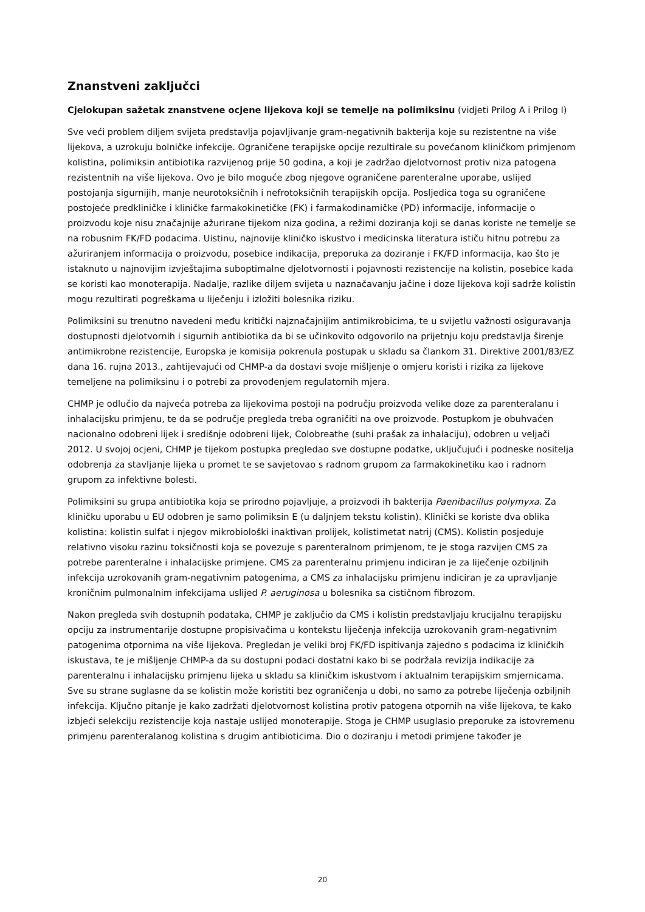Znanstveni zaključci
Cjelokupan sažetak znanstvene ocjene lijekova koji se temelje na polimiksinu (vidjeti Prilog A i Prilog I)
Sve veći problem diljem svijeta predstavlja pojavljivanje gram-negativnih bakterija koje su rezistentne na više lijekova, a uzrokuju bolničke infekcije. Ograničene terapijske opcije rezultirale su povećanom kliničkom primjenom kolistina, polimiksin antibiotika razvijenog prije 50 godina, a koji je zadržao djelotvornost protiv niza patogena rezistentnih na više lijekova. Ovo je bilo moguće zbog njegove ograničene parenteralne uporabe, uslijed postojanja sigurnijih, manje neurotoksičnih i nefrotoksičnih terapijskih opcija. Posljedica toga su ograničene postojeće predkliničke i kliničke farmakokinetičke (FK) i farmakodinamičke (PD) informacije, informacije o proizvodu koje nisu značajnije ažurirane tijekom niza godina, a režimi doziranja koji se danas koriste ne temelje se na robusnim FK/FD podacima. Uistinu, najnovije kliničko iskustvo i medicinska literatura ističu hitnu potrebu za ažuriranjem informacija o proizvodu, posebice indikacija, preporuka za doziranje i FK/FD informacija, kao što je istaknuto u najnovijim izvještajima suboptimalne djelotvornosti i pojavnosti rezistencije na kolistin, posebice kada se koristi kao monoterapija. Nadalje, razlike diljem svijeta u naznačavanju jačine i doze lijekova koji sadrže kolistin mogu rezultirati pogreškama u liječenju i izložiti bolesnika riziku.
Polimiksini su trenutno navedeni među kritički najznačajnijim antimikrobicima, te u svijetlu važnosti osiguravanja dostupnosti djelotvornih i sigurnih antibiotika da bi se učinkovito odgovorilo na prijetnju koju predstavlja širenje antimikrobne rezistencije, Europska je komisija pokrenula postupak u skladu sa člankom 31. Direktive 2001/83/EZ dana 16. rujna 2013., zahtijevajući od CHMP-a da dostavi svoje mišljenje o omjeru koristi i rizika za lijekove temeljene na polimiksinu i o potrebi za provođenjem regulatornih mjera.
CHMP je odlučio da najveća potreba za lijekovima postoji na području proizvoda velike doze za parenteralanu i inhalacijsku primjenu, te da se područje pregleda treba ograničiti na ove proizvode. Postupkom je obuhvaćen nacionalno odobreni lijek i središnje odobreni lijek, Colobreathe (suhi prašak za inhalaciju), odobren u veljači 2012. U svojoj ocjeni, CHMP je tijekom postupka pregledao sve dostupne podatke, uključujući i podneske nositelja odobrenja za stavljanje lijeka u promet te se savjetovao s radnom grupom za farmakokinetiku kao i radnom grupom za infektivne bolesti.
Polimiksini su grupa antibiotika koja se prirodno pojavljuje, a proizvodi ih bakterija Paenibacillus polymyxa. Za kliničku uporabu u EU odobren je samo polimiksin E (u daljnjem tekstu kolistin). Klinički se koriste dva oblika kolistina: kolistin sulfat i njegov mikrobiološki inaktivan prolijek, kolistimetat natrij (CMS). Kolistin posjeduje relativno visoku razinu toksičnosti koja se povezuje s parenteralnom primjenom, te je stoga razvijen CMS za potrebe parenteralne i inhalacijske primjene. CMS za parenteralnu primjenu indiciran je za liječenje ozbiljnih infekcija uzrokovanih gram-negativnim patogenima, a CMS za inhalacijsku primjenu indiciran je za upravljanje kroničnim pulmonalnim infekcijama uslijed P. aeruginosa u bolesnika sa cističnom fibrozom.
Nakon pregleda svih dostupnih podataka, CHMP je zaključio da CMS i kolistin predstavljaju krucijalnu terapijsku opciju za instrumentarije dostupne propisivačima u kontekstu liječenja infekcija uzrokovanih gram-negativnim patogenima otpornima na više lijekova. Pregledan je veliki broj FK/FD ispitivanja zajedno s podacima iz kliničkih iskustava, te je mišljenje CHMP-a da su dostupni podaci dostatni kako bi se podržala revizija indikacije za parenteralnu i inhalacijsku primjenu lijeka u skladu sa kliničkim iskustvom i aktualnim terapijskim smjernicama. Sve su strane suglasne da se kolistin može koristiti bez ograničenja u dobi, no samo za potrebe liječenja ozbiljnih infekcija. Ključno pitanje je kako zadržati djelotvornost kolistina protiv patogena otpornih na više lijekova, te kako izbjeći selekciju rezistencije koja nastaje uslijed monoterapije. Stoga je CHMP usuglasio preporuke za istovremenu primjenu parenteralanog kolistina s drugim antibioticima. Dio o doziranju i metodi primjene također je
20